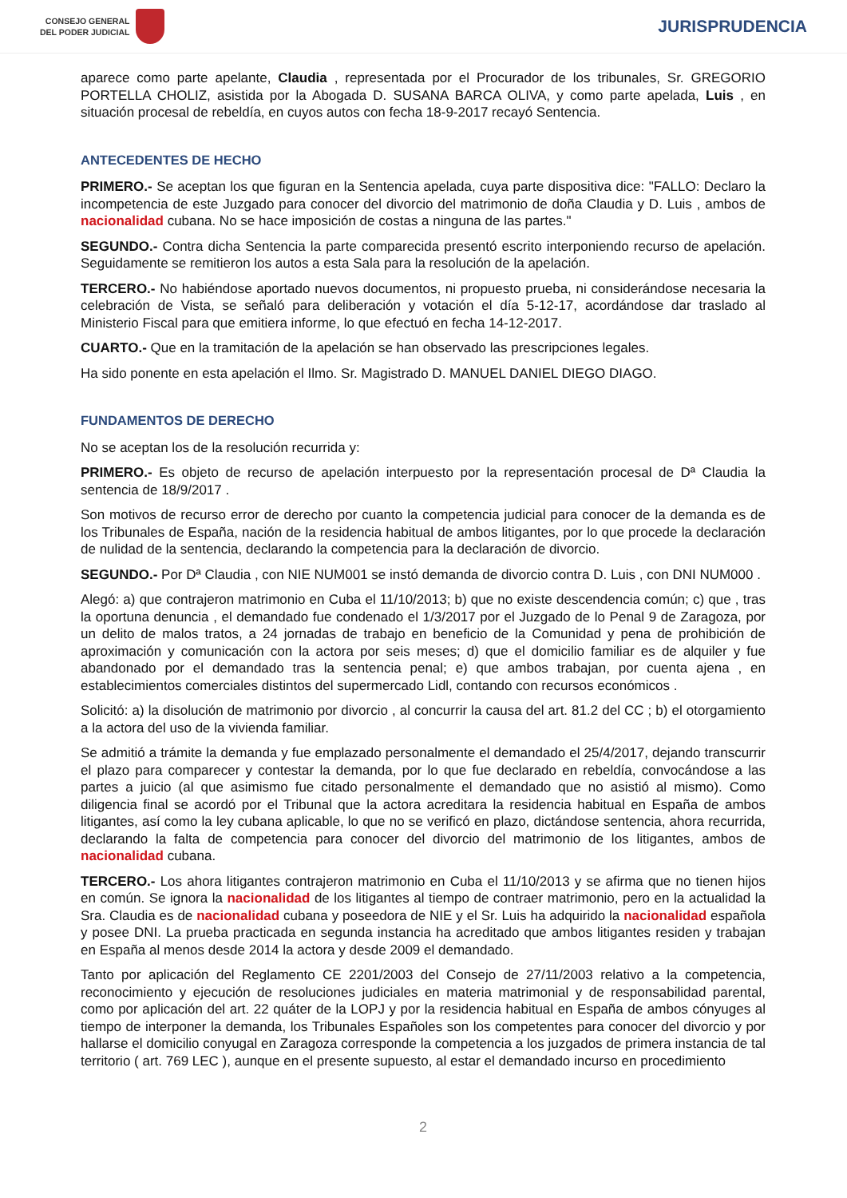CONSEJO GENERAL
DEL PODER JUDICIAL
JURISPRUDENCIA
aparece como parte apelante, Claudia , representada por el Procurador de los tribunales, Sr. GREGORIO PORTELLA CHOLIZ, asistida por la Abogada D. SUSANA BARCA OLIVA, y como parte apelada, Luis , en situación procesal de rebeldía, en cuyos autos con fecha 18-9-2017 recayó Sentencia.
ANTECEDENTES DE HECHO
PRIMERO.- Se aceptan los que figuran en la Sentencia apelada, cuya parte dispositiva dice: "FALLO: Declaro la incompetencia de este Juzgado para conocer del divorcio del matrimonio de doña Claudia y D. Luis , ambos de nacionalidad cubana. No se hace imposición de costas a ninguna de las partes."
SEGUNDO.- Contra dicha Sentencia la parte comparecida presentó escrito interponiendo recurso de apelación. Seguidamente se remitieron los autos a esta Sala para la resolución de la apelación.
TERCERO.- No habiéndose aportado nuevos documentos, ni propuesto prueba, ni considerándose necesaria la celebración de Vista, se señaló para deliberación y votación el día 5-12-17, acordándose dar traslado al Ministerio Fiscal para que emitiera informe, lo que efectuó en fecha 14-12-2017.
CUARTO.- Que en la tramitación de la apelación se han observado las prescripciones legales.
Ha sido ponente en esta apelación el Ilmo. Sr. Magistrado D. MANUEL DANIEL DIEGO DIAGO.
FUNDAMENTOS DE DERECHO
No se aceptan los de la resolución recurrida y:
PRIMERO.- Es objeto de recurso de apelación interpuesto por la representación procesal de Dª Claudia la sentencia de 18/9/2017 .
Son motivos de recurso error de derecho por cuanto la competencia judicial para conocer de la demanda es de los Tribunales de España, nación de la residencia habitual de ambos litigantes, por lo que procede la declaración de nulidad de la sentencia, declarando la competencia para la declaración de divorcio.
SEGUNDO.- Por Dª Claudia , con NIE NUM001 se instó demanda de divorcio contra D. Luis , con DNI NUM000 .
Alegó: a) que contrajeron matrimonio en Cuba el 11/10/2013; b) que no existe descendencia común; c) que , tras la oportuna denuncia , el demandado fue condenado el 1/3/2017 por el Juzgado de lo Penal 9 de Zaragoza, por un delito de malos tratos, a 24 jornadas de trabajo en beneficio de la Comunidad y pena de prohibición de aproximación y comunicación con la actora por seis meses; d) que el domicilio familiar es de alquiler y fue abandonado por el demandado tras la sentencia penal; e) que ambos trabajan, por cuenta ajena , en establecimientos comerciales distintos del supermercado Lidl, contando con recursos económicos .
Solicitó: a) la disolución de matrimonio por divorcio , al concurrir la causa del art. 81.2 del CC ; b) el otorgamiento a la actora del uso de la vivienda familiar.
Se admitió a trámite la demanda y fue emplazado personalmente el demandado el 25/4/2017, dejando transcurrir el plazo para comparecer y contestar la demanda, por lo que fue declarado en rebeldía, convocándose a las partes a juicio (al que asimismo fue citado personalmente el demandado que no asistió al mismo). Como diligencia final se acordó por el Tribunal que la actora acreditara la residencia habitual en España de ambos litigantes, así como la ley cubana aplicable, lo que no se verificó en plazo, dictándose sentencia, ahora recurrida, declarando la falta de competencia para conocer del divorcio del matrimonio de los litigantes, ambos de nacionalidad cubana.
TERCERO.- Los ahora litigantes contrajeron matrimonio en Cuba el 11/10/2013 y se afirma que no tienen hijos en común. Se ignora la nacionalidad de los litigantes al tiempo de contraer matrimonio, pero en la actualidad la Sra. Claudia es de nacionalidad cubana y poseedora de NIE y el Sr. Luis ha adquirido la nacionalidad española y posee DNI. La prueba practicada en segunda instancia ha acreditado que ambos litigantes residen y trabajan en España al menos desde 2014 la actora y desde 2009 el demandado.
Tanto por aplicación del Reglamento CE 2201/2003 del Consejo de 27/11/2003 relativo a la competencia, reconocimiento y ejecución de resoluciones judiciales en materia matrimonial y de responsabilidad parental, como por aplicación del art. 22 quáter de la LOPJ y por la residencia habitual en España de ambos cónyuges al tiempo de interponer la demanda, los Tribunales Españoles son los competentes para conocer del divorcio y por hallarse el domicilio conyugal en Zaragoza corresponde la competencia a los juzgados de primera instancia de tal territorio ( art. 769 LEC ), aunque en el presente supuesto, al estar el demandado incurso en procedimiento
2